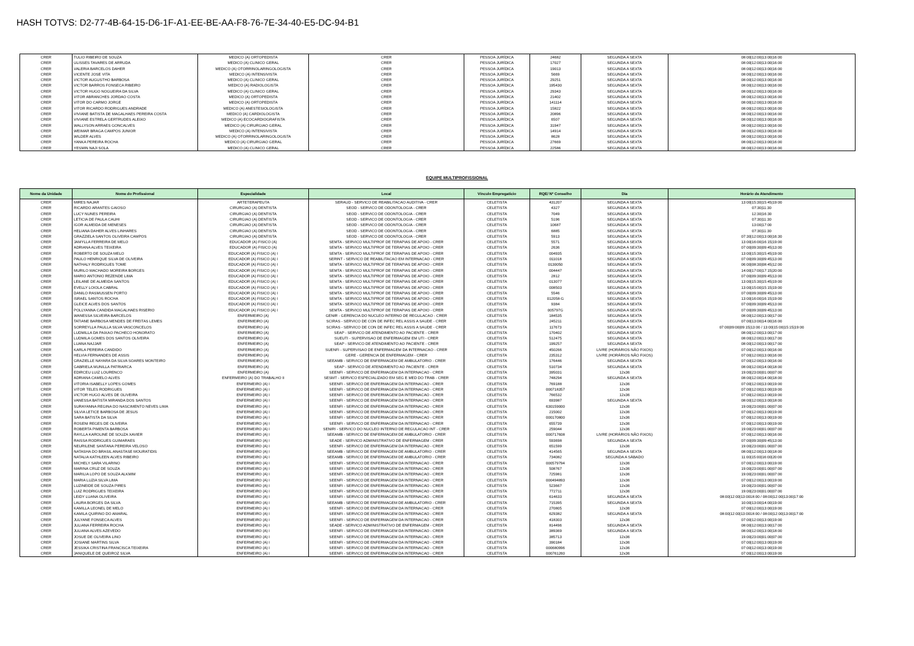HASH TOTVS: D2-77-4B-64-15-D6-1F-A1-EE-BE-AA-F8-76-7E-34-40-E5-DC-94-B1
| CRER | TULIO RIBEIRO DE SOUZA | MEDICO (A) ORTOPEDISTA | CRER | PESSOA JURÍDICA | 24682 | SEGUNDA A SEXTA | 08:00/12:00/13:00/16:00 |
| CRER | ULISSES TAVARES DE ARRUDA | MEDICO (A) CLINICO GERAL | CRER | PESSOA JURÍDICA | 17027 | SEGUNDA A SEXTA | 08:00/12:00/13:00/16:00 |
| CRER | VALERIA BARCELOS DAHER | MEDICO (A) OTORRINOLARINGOLOGISTA | CRER | PESSOA JURÍDICA | 19013 | SEGUNDA A SEXTA | 08:00/12:00/13:00/16:00 |
| CRER | VICENTE JOSE VITA | MEDICO (A) INTENSIVISTA | CRER | PESSOA JURÍDICA | 5669 | SEGUNDA A SEXTA | 08:00/12:00/13:00/16:00 |
| CRER | VICTOR AUGUSTHO BARBOSA | MEDICO (A) CLINICO GERAL | CRER | PESSOA JURÍDICA | 29251 | SEGUNDA A SEXTA | 08:00/12:00/13:00/16:00 |
| CRER | VICTOR BARROS FONSECA RIBEIRO | MEDICO (A) RADIOLOGISTA | CRER | PESSOA JURÍDICA | 195430 | SEGUNDA A SEXTA | 08:00/12:00/13:00/16:00 |
| CRER | VICTOR HUGO NOGUEIRA DA SILVA | MEDICO (A) CLINICO GERAL | CRER | PESSOA JURÍDICA | 29343 | SEGUNDA A SEXTA | 08:00/12:00/13:00/16:00 |
| CRER | VITOR ABRANCHES JORDAO COSTA | MEDICO (A) ORTOPEDISTA | CRER | PESSOA JURÍDICA | 21402 | SEGUNDA A SEXTA | 08:00/12:00/13:00/16:00 |
| CRER | VITOR DO CARMO JORGE | MEDICO (A) ORTOPEDISTA | CRER | PESSOA JURÍDICA | 141114 | SEGUNDA A SEXTA | 08:00/12:00/13:00/16:00 |
| CRER | VITOR RICARDO RODRIGUES ANDRADE | MEDICO (A) ANESTESIOLOGISTA | CRER | PESSOA JURÍDICA | 15822 | SEGUNDA A SEXTA | 08:00/12:00/13:00/16:00 |
| CRER | VIVIANE BATISTA DE MAGALHAES PEREIRA COSTA | MEDICO (A) CARDIOLOGISTA | CRER | PESSOA JURÍDICA | 20896 | SEGUNDA A SEXTA | 08:00/12:00/13:00/16:00 |
| CRER | VIVIANE ESTRELA GERTRUDES ALEIXO | MEDICO (A) ECOCARDIOGRAFISTA | CRER | PESSOA JURÍDICA | 6507 | SEGUNDA A SEXTA | 08:00/12:00/13:00/16:00 |
| CRER | WALLYSON ARRAES GONCALVES | MEDICO (A) CIRURGIAO GERAL | CRER | PESSOA JURÍDICA | 31947 | SEGUNDA A SEXTA | 08:00/12:00/13:00/16:00 |
| CRER | WEIMAR BRAGA CAMPOS JUNIOR | MEDICO (A) INTENSIVISTA | CRER | PESSOA JURÍDICA | 14914 | SEGUNDA A SEXTA | 08:00/12:00/13:00/16:00 |
| CRER | WILDER ALVES | MEDICO (A) OTORRINOLARINGOLOGISTA | CRER | PESSOA JURÍDICA | 8628 | SEGUNDA A SEXTA | 08:00/12:00/13:00/16:00 |
| CRER | YANKA PEREIRA ROCHA | MEDICO (A) CIRURGIAO GERAL | CRER | PESSOA JURÍDICA | 27669 | SEGUNDA A SEXTA | 08:00/12:00/13:00/16:00 |
| CRER | YESMIN NAJI SOLA | MEDICO (A) CLINICO GERAL | CRER | PESSOA JURÍDICA | 22586 | SEGUNDA A SEXTA | 08:00/12:00/13:00/16:00 |
EQUIPE MULTIPROFISSIONAL
| Nome da Unidade | Nome do Profissional | Especialidade | Local | Vínculo Empregatício | RQE/ Nº Conselho | Dia | Horário de Atendimento |
| --- | --- | --- | --- | --- | --- | --- | --- |
| CRER | MIRES NAJAR | ARTETERAPEUTA | SERAUD - SERVICO DE REABILITACAO AUDITIVA - CRER | CELETISTA | 431207 | SEGUNDA A SEXTA | 13:00/15:30/15:45/19:00 |
| CRER | RICARDO ARANTES GAIOSO | CIRURGIAO (A) DENTISTA | SEOD - SERVICO DE ODONTOLOGIA - CRER | CELETISTA | 4327 | SEGUNDA A SEXTA | 07:30/11:30 |
| CRER | LUCY NUNES PEREIRA | CIRURGIAO (A) DENTISTA | SEOD - SERVICO DE ODONTOLOGIA - CRER | CELETISTA | 7049 | SEGUNDA A SEXTA | 12:30/16:30 |
| CRER | LETICIA DE PAULA CAUHI | CIRURGIAO (A) DENTISTA | SEOD - SERVICO DE ODONTOLOGIA - CRER | CELETISTA | 5196 | SEGUNDA A SEXTA | 07:30/11:30 |
| CRER | IGOR ALMEIDA DE MENESES | CIRURGIAO (A) DENTISTA | SEOD - SERVICO DE ODONTOLOGIA - CRER | CELETISTA | 10687 | SEGUNDA A SEXTA | 13:00/17:00 |
| CRER | HELIANA DAHER ALVES LINHARES | CIRURGIAO (A) DENTISTA | SEOD - SERVICO DE ODONTOLOGIA - CRER | CELETISTA | 6885 | SEGUNDA A SEXTA | 07:30/11:30 |
| CRER | GRAZZIELA SANTOS OLIVEIRA CAMPOS | CIRURGIAO (A) DENTISTA | SEOD - SERVICO DE ODONTOLOGIA - CRER | CELETISTA | 5913 | SEGUNDA A SEXTA | 07:30/12:00/13:00/16:30 |
| CRER | JAMYLLA FERREIRA DE MELO | EDUCADOR (A) FISICO (A) | SEMTA - SERVICO MULTIPROF DE TERAPIAS DE APOIO - CRER | CELETISTA | 5571 | SEGUNDA A SEXTA | 13:00/16:00/16:15/19:00 |
| CRER | ADRIANA ALVES TEIXEIRA | EDUCADOR (A) FISICO (A) | SEMTA - SERVICO MULTIPROF DE TERAPIAS DE APOIO - CRER | CELETISTA | 2636 | SEGUNDA A SEXTA | 07:00/09:30/09:45/13:00 |
| CRER | ROBERTO DE SOUZA MELO | EDUCADOR (A) FISICO (A) I | SEMTA - SERVICO MULTIPROF DE TERAPIAS DE APOIO - CRER | CELETISTA | 004935 | SEGUNDA A SEXTA | 13:00/15:30/15:45/19:00 |
| CRER | PAULO HENRIQUE SILVA DE OLIVEIRA | EDUCADOR (A) FISICO (A) I | SERINT - SERVICO DE REABILITACAO EM INTERNACAO - CRER | CELETISTA | 011018 | SEGUNDA A SEXTA | 07:00/09:30/09:45/13:00 |
| CRER | NATHALY RODRIGUES TOME | EDUCADOR (A) FISICO (A) I | SEMTA - SERVICO MULTIPROF DE TERAPIAS DE APOIO - CRER | CELETISTA | 0130050 | SEGUNDA A SEXTA | 06:00/08:30/08:45/12:00 |
| CRER | MURILO MACHADO MOREIRA BORGES | EDUCADOR (A) FISICO (A) I | SEMTA - SERVICO MULTIPROF DE TERAPIAS DE APOIO - CRER | CELETISTA | 004447 | SEGUNDA A SEXTA | 14:00/17:00/17:15/20:00 |
| CRER | MARIO ANTONIO REZENDE LIMA | EDUCADOR (A) FISICO (A) I | SEMTA - SERVICO MULTIPROF DE TERAPIAS DE APOIO - CRER | CELETISTA | 2812 | SEGUNDA A SEXTA | 07:00/09:30/09:45/13:00 |
| CRER | LEILANE DE ALMEIDA SANTOS | EDUCADOR (A) FISICO (A) I | SEMTA - SERVICO MULTIPROF DE TERAPIAS DE APOIO - CRER | CELETISTA | 013077 | SEGUNDA A SEXTA | 13:00/15:30/15:45/19:00 |
| CRER | EVELLY LOIOLA CABRAL | EDUCADOR (A) FISICO (A) I | SEMTA - SERVICO MULTIPROF DE TERAPIAS DE APOIO - CRER | CELETISTA | 008503 | SEGUNDA A SEXTA | 13:00/15:00/15:15/19:00 |
| CRER | DANILO RASMUSSEN PORTO | EDUCADOR (A) FISICO (A) I | SEMTA - SERVICO MULTIPROF DE TERAPIAS DE APOIO - CRER | CELETISTA | 5546 | SEGUNDA A SEXTA | 07:00/09:30/09:45/13:00 |
| CRER | ISRAEL SANTOS ROCHA | EDUCADOR (A) FISICO (A) I | SEMTA - SERVICO MULTIPROF DE TERAPIAS DE APOIO - CRER | CELETISTA | 012058-G | SEGUNDA A SEXTA | 13:00/16:00/16:15/19:00 |
| CRER | GLEICE ALVES DOS SANTOS | EDUCADOR (A) FISICO (A) I | SEMTA - SERVICO MULTIPROF DE TERAPIAS DE APOIO - CRER | CELETISTA | 9384 | SEGUNDA A SEXTA | 07:00/09:30/09:45/13:00 |
| CRER | POLLYANNA CANDIDA MAGALHAES RISERIO | EDUCADOR (A) FISICO (A) I | SEMTA - SERVICO MULTIPROF DE TERAPIAS DE APOIO - CRER | CELETISTA | 005797G | SEGUNDA A SEXTA | 07:00/09:30/09:45/13:00 |
| CRER | WANESSA SILVEIRA BARCELOS | ENFERMEIRO (A) | GENIR - GERENCIA DO NUCLEO INTERNO DE REGULACAO - CRER | CELETISTA | 184535 | SEGUNDA A SEXTA | 08:00/12:00/13:00/17:00 |
| CRER | TATIANE BARBOSA MENDES DE FREITAS LEMES | ENFERMEIRO (A) | SCIRAS - SERVICO DE CON DE INFEC REL ASSIS A SAUDE - CRER | CELETISTA | 245211 | SEGUNDA A SEXTA | 07:00/13:00/14:00/16:00 |
| CRER | SORREYLLA PAULLA SILVA VASCONCELOS | ENFERMEIRO (A) | SCIRAS - SERVICO DE CON DE INFEC REL ASSIS A SAUDE - CRER | CELETISTA | 117673 | SEGUNDA A SEXTA | 07:00/09:00/09:15/13:00 / 13:00/15:00/15:15/19:00 |
| CRER | LUDMILLA DA PAIXAO PACHECO HONORATO | ENFERMEIRO (A) | SEAP - SERVICO DE ATENDIMENTO AO PACIENTE - CRER | CELETISTA | 170402 | SEGUNDA A SEXTA | 08:00/12:00/13:00/17:00 |
| CRER | LUDMILA GOMES DOS SANTOS OLIVEIRA | ENFERMEIRO (A) | SUEUTI - SUPERVISAO DE ENFERMAGEM EM UTI - CRER | CELETISTA | 512475 | SEGUNDA A SEXTA | 08:00/12:00/13:00/17:00 |
| CRER | LUANA NAJJAR | ENFERMEIRO (A) | SEAP - SERVICO DE ATENDIMENTO AO PACIENTE - CRER | CELETISTA | 199257 | SEGUNDA A SEXTA | 08:00/12:00/13:00/17:00 |
| CRER | KARLA PEREIRA CANDIDO | ENFERMEIRO (A) | SUENFI - SUPERVISAO DE ENFERMAGEM DA INTERNACAO - CRER | CELETISTA | 450266 | LIVRE (HORÁRIOS NÃO FIXOS) | 07:00/12:00/13:00/16:00 |
| CRER | HELVIA FERNANDES DE ASSIS | ENFERMEIRO (A) | GERE - GERENCIA DE ENFERMAGEM - CRER | CELETISTA | 235312 | LIVRE (HORÁRIOS NÃO FIXOS) | 07:00/12:00/13:00/16:00 |
| CRER | GRAZIELLE NAYARA DA SILVA SOARES MONTEIRO | ENFERMEIRO (A) | SEEAMB - SERVICO DE ENFERMAGEM DE AMBULATORIO - CRER | CELETISTA | 176446 | SEGUNDA A SEXTA | 07:00/12:00/13:00/16:00 |
| CRER | GABRIELA MUNILLA PATRIARCA | ENFERMEIRO (A) | SEAP - SERVICO DE ATENDIMENTO AO PACIENTE - CRER | CELETISTA | 510734 | SEGUNDA A SEXTA | 08:00/12:00/14:00/18:00 |
| CRER | EDIRCEU LUIZ LOURENCO | ENFERMEIRO (A) | SEENFI - SERVICO DE ENFERMAGEM DA INTERNACAO - CRER | CELETISTA | 395031 | 12x36 | 19:00/23:00/01:00/07:00 |
| CRER | ADRIANA CAMELO ALVES | ENFERMEIRO (A) DO TRABALHO II | SESMT - SERVICO ESPECIALIZADO EM SEG E MED DO TRAB - CRER | CELETISTA | 748294 | SEGUNDA A SEXTA | 08:00/12:00/14:00/18:00 |
| CRER | VITORIA ISABELLY LOPES GOMES | ENFERMEIRO (A) I | SEENFI - SERVICO DE ENFERMAGEM DA INTERNACAO - CRER | CELETISTA | 769188 | 12x36 | 07:00/12:00/13:00/19:00 |
| CRER | VITOR TELES RODRIGUES | ENFERMEIRO (A) I | SEENFI - SERVICO DE ENFERMAGEM DA INTERNACAO - CRER | CELETISTA | 000718357 | 12x36 | 07:00/12:00/13:00/19:00 |
| CRER | VICTOR HUGO ALVES DE OLIVEIRA | ENFERMEIRO (A) I | SEENFI - SERVICO DE ENFERMAGEM DA INTERNACAO - CRER | CELETISTA | 766532 | 12x36 | 07:00/12:00/13:00/19:00 |
| CRER | VANESSA BATISTA MIRANDA DOS SANTOS | ENFERMEIRO (A) I | SEENFI - SERVICO DE ENFERMAGEM DA INTERNACAO - CRER | CELETISTA | 693987 | SEGUNDA A SEXTA | 08:00/12:00/13:00/18:00 |
| CRER | SURAYANNA REGINA DO NASCIMENTO NEVES LIMA | ENFERMEIRO (A) I | SEENFI - SERVICO DE ENFERMAGEM DA INTERNACAO - CRER | CELETISTA | 630159000 | 12x36 | 19:00/23:00/01:00/07:00 |
| CRER | SILVIA LETICE BARBOSA DE JESUS | ENFERMEIRO (A) I | SEENFI - SERVICO DE ENFERMAGEM DA INTERNACAO - CRER | CELETISTA | 215002 | 12x36 | 07:00/12:00/13:00/19:00 |
| CRER | SARA BATISTA DA SILVA | ENFERMEIRO (A) I | SEENFI - SERVICO DE ENFERMAGEM DA INTERNACAO - CRER | CELETISTA | 000170800 | 12x36 | 07:00/12:00/13:00/19:00 |
| CRER | ROSENI REGES DE OLIVEIRA | ENFERMEIRO (A) I | SEENFI - SERVICO DE ENFERMAGEM DA INTERNACAO - CRER | CELETISTA | 655739 | 12x36 | 07:00/12:00/13:00/19:00 |
| CRER | ROBERTA PIMENTA BARBOSA | ENFERMEIRO (A) I | SENIRI - SERVICO DO NUCLEO INTERNO DE REGULACAO INT - CRER | CELETISTA | 259044 | 12x36 | 19:00/23:00/01:00/07:00 |
| CRER | RAYLLA KAROLINE DE SOUZA XAVIER | ENFERMEIRO (A) I | SEEAMB - SERVICO DE ENFERMAGEM DE AMBULATORIO - CRER | CELETISTA | 000717608 | LIVRE (HORÁRIOS NÃO FIXOS) | 07:00/12:00/13:00/16:00 |
| CRER | RAISSA RODRIGUES GUIMARAES | ENFERMEIRO (A) I | SEADE - SERVICO ADMINISTRATIVO DE ENFERMAGEM - CRER | CELETISTA | 593698 | SEGUNDA A SEXTA | 07:00/09:30/09:45/13:00 |
| CRER | NEURILENE SANTANA PEREIRA VELOSO | ENFERMEIRO (A) I | SEENFI - SERVICO DE ENFERMAGEM DA INTERNACAO - CRER | CELETISTA | 651599 | 12x36 | 19:00/23:00/01:00/07:00 |
| CRER | NATASHA DO BRASIL ANASTASE MOURATIDIS | ENFERMEIRO (A) I | SEEAMB - SERVICO DE ENFERMAGEM DE AMBULATORIO - CRER | CELETISTA | 414565 | SEGUNDA A SEXTA | 08:00/12:00/13:00/18:00 |
| CRER | NATALIA KATHLEEN ALVES RIBEIRO | ENFERMEIRO (A) I | SEEAMB - SERVICO DE ENFERMAGEM DE AMBULATORIO - CRER | CELETISTA | 734082 | SEGUNDA A SÁBADO | 11:00/15:00/16:00/20:00 |
| CRER | MICHELY SARA VILARINO | ENFERMEIRO (A) I | SEENFI - SERVICO DE ENFERMAGEM DA INTERNACAO - CRER | CELETISTA | 000579794 | 12x36 | 07:00/12:00/13:00/19:00 |
| CRER | MARINA CRUZ DE SOUZA | ENFERMEIRO (A) I | SEENFI - SERVICO DE ENFERMAGEM DA INTERNACAO - CRER | CELETISTA | 508767 | 12x36 | 19:00/23:00/01:00/07:00 |
| CRER | MARILIA LOPO DE SOUZA ALKMIM | ENFERMEIRO (A) I | SEENFI - SERVICO DE ENFERMAGEM DA INTERNACAO - CRER | CELETISTA | 725981 | 12x36 | 19:00/23:00/01:00/07:00 |
| CRER | MARIA LUZIA SILVA LIMA | ENFERMEIRO (A) I | SEENFI - SERVICO DE ENFERMAGEM DA INTERNACAO - CRER | CELETISTA | 000494893 | 12x36 | 07:00/12:00/13:00/19:00 |
| CRER | LUZINEIDE DE SOUZA PIRES | ENFERMEIRO (A) I | SEENFI - SERVICO DE ENFERMAGEM DA INTERNACAO - CRER | CELETISTA | 523667 | 12x36 | 19:00/23:00/01:00/07:00 |
| CRER | LUIZ RODRIGUES TEIXEIRA | ENFERMEIRO (A) I | SEENFI - SERVICO DE ENFERMAGEM DA INTERNACAO - CRER | CELETISTA | 772711 | 12x36 | 19:00/23:00/01:00/07:00 |
| CRER | LEIDY LUANA OLIVEIRA | ENFERMEIRO (A) I | SEENFI - SERVICO DE ENFERMAGEM DA INTERNACAO - CRER | CELETISTA | 614633 | SEGUNDA A SEXTA | 08:00/12:00/13:0018:00 / 08:00/12:00/13:00/17:00 |
| CRER | LAURA BORGES DA SILVA | ENFERMEIRO (A) I | SEEAMB - SERVICO DE ENFERMAGEM DE AMBULATORIO - CRER | CELETISTA | 715395 | SEGUNDA A SEXTA | 10:00/13:00/14:00/19:00 |
| CRER | KAMILLA LEONEL DE MELO | ENFERMEIRO (A) I | SEENFI - SERVICO DE ENFERMAGEM DA INTERNACAO - CRER | CELETISTA | 270805 | 12x36 | 07:00/12:00/13:00/19:00 |
| CRER | KAMILA QUIRINO DO AMARAL | ENFERMEIRO (A) I | SEENFI - SERVICO DE ENFERMAGEM DA INTERNACAO - CRER | CELETISTA | 629382 | SEGUNDA A SEXTA | 08:00/12:00/13:0018:00 / 08:00/12:00/13:00/17:00 |
| CRER | JULYANE FONSECA ALVES | ENFERMEIRO (A) I | SEENFI - SERVICO DE ENFERMAGEM DA INTERNACAO - CRER | CELETISTA | 418303 | 12x36 | 07:00/12:00/13:00/19:00 |
| CRER | JULIANA FERREIRA ROCHA | ENFERMEIRO (A) I | SEADE - SERVICO ADMINISTRATIVO DE ENFERMAGEM - CRER | CELETISTA | 814496 | SEGUNDA A SEXTA | 08:00/12:00/13:00/17:00 |
| CRER | JULIANA ALVES AZEVEDO | ENFERMEIRO (A) I | SEENFI - SERVICO DE ENFERMAGEM DA INTERNACAO - CRER | CELETISTA | 389369 | SEGUNDA A SEXTA | 08:00/12:00/13:00/18:00 |
| CRER | JOSUE DE OLIVEIRA LINO | ENFERMEIRO (A) I | SEENFI - SERVICO DE ENFERMAGEM DA INTERNACAO - CRER | CELETISTA | 385713 | 12x36 | 19:00/23:00/01:00/07:00 |
| CRER | JOSIANE MARTINS SILVA | ENFERMEIRO (A) I | SEENFI - SERVICO DE ENFERMAGEM DA INTERNACAO - CRER | CELETISTA | 390184 | 12x36 | 07:00/12:00/13:00/19:00 |
| CRER | JESSIKA CRISTINA FRANCISCA TEIXEIRA | ENFERMEIRO (A) I | SEENFI - SERVICO DE ENFERMAGEM DA INTERNACAO - CRER | CELETISTA | 000680996 | 12x36 | 07:00/12:00/13:00/19:00 |
| CRER | JANIQUELE DE QUEIROZ SILVA | ENFERMEIRO (A) I | SEENFI - SERVICO DE ENFERMAGEM DA INTERNACAO - CRER | CELETISTA | 000761260 | 12x36 | 07:00/12:00/13:00/19:00 |